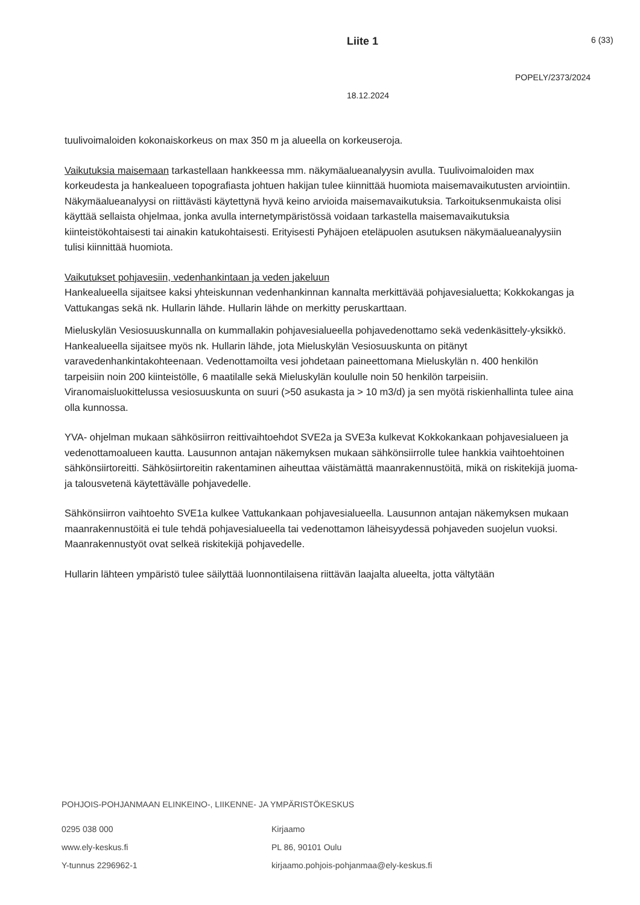Liite 1 6 (33)
POPELY/2373/2024
18.12.2024
tuulivoimaloiden kokonaiskorkeus on max 350 m ja alueella on korkeuseroja.
Vaikutuksia maisemaan tarkastellaan hankkeessa mm. näkymäalueanalyysin avulla. Tuulivoimaloiden max korkeudesta ja hankealueen topografiasta johtuen hakijan tulee kiinnittää huomiota maisemavaikutusten arviointiin. Näkymäalueanalyysi on riittävästi käytettynä hyvä keino arvioida maisemavaikutuksia. Tarkoituksenmukaista olisi käyttää sellaista ohjelmaa, jonka avulla internetympäristössä voidaan tarkastella maisemavaikutuksia kiinteistökohtaisesti tai ainakin katukohtaisesti. Erityisesti Pyhäjoen eteläpuolen asutuksen näkymäalueanalyysiin tulisi kiinnittää huomiota.
Vaikutukset pohjavesiin, vedenhankintaan ja veden jakeluun
Hankealueella sijaitsee kaksi yhteiskunnan vedenhankinnan kannalta merkittävää pohjavesialuetta; Kokkokangas ja Vattukangas sekä nk. Hullarin lähde. Hullarin lähde on merkitty peruskarttaan.
Mieluskylän Vesiosuuskunnalla on kummallakin pohjavesialueella pohjavedenottamo sekä vedenkäsittely-yksikkö. Hankealueella sijaitsee myös nk. Hullarin lähde, jota Mieluskylän Vesiosuuskunta on pitänyt varavedenhankintakohteenaan. Vedenottamoilta vesi johdetaan paineettomana Mieluskylän n. 400 henkilön tarpeisiin noin 200 kiinteistölle, 6 maatilalle sekä Mieluskylän koululle noin 50 henkilön tarpeisiin. Viranomaisluokittelussa vesiosuuskunta on suuri (>50 asukasta ja > 10 m3/d) ja sen myötä riskienhallinta tulee aina olla kunnossa.
YVA- ohjelman mukaan sähkösiirron reittivaihtoehdot SVE2a ja SVE3a kulkevat Kokkokankaan pohjavesialueen ja vedenottamoalueen kautta. Lausunnon antajan näkemyksen mukaan sähkönsiirrolle tulee hankkia vaihtoehtoinen sähkönsiirtoreitti. Sähkösiirtoreitin rakentaminen aiheuttaa väistämättä maanrakennustöitä, mikä on riskitekijä juoma- ja talousvetenä käytettävälle pohjavedelle.
Sähkönsiirron vaihtoehto SVE1a kulkee Vattukankaan pohjavesialueella. Lausunnon antajan näkemyksen mukaan maanrakennustöitä ei tule tehdä pohjavesialueella tai vedenottamon läheisyydessä pohjaveden suojelun vuoksi. Maanrakennustyöt ovat selkeä riskitekijä pohjavedelle.
Hullarin lähteen ympäristö tulee säilyttää luonnontilaisena riittävän laajalta alueelta, jotta vältytään
POHJOIS-POHJANMAAN ELINKEINO-, LIIKENNE- JA YMPÄRISTÖKESKUS
0295 038 000
www.ely-keskus.fi
Y-tunnus 2296962-1
Kirjaamo
PL 86, 90101 Oulu
kirjaamo.pohjois-pohjanmaa@ely-keskus.fi